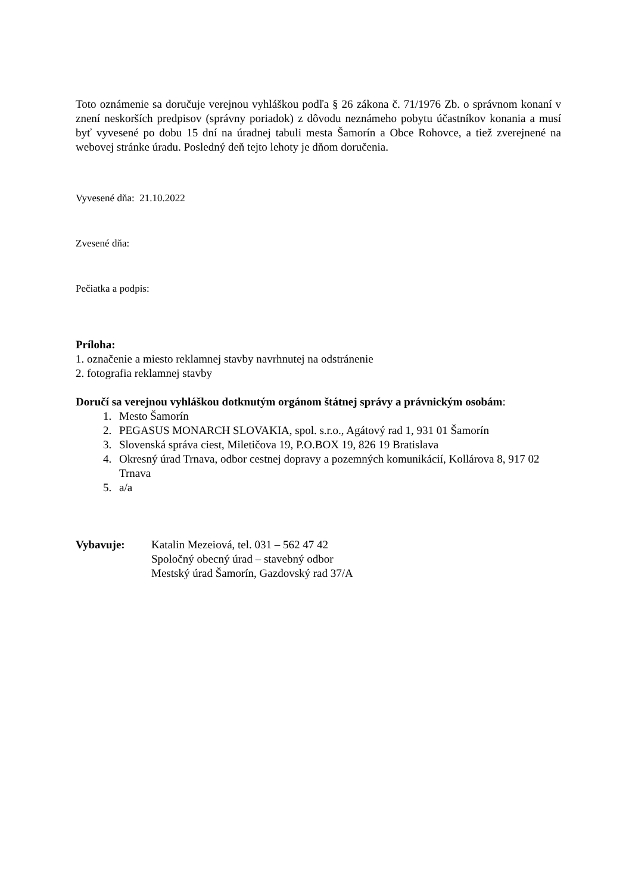Toto oznámenie sa doručuje verejnou vyhláškou podľa § 26 zákona č. 71/1976 Zb. o správnom konaní v znení neskorších predpisov (správny poriadok) z dôvodu neznámeho pobytu účastníkov konania a musí byť vyvesené po dobu 15 dní na úradnej tabuli mesta Šamorín a Obce Rohovce, a tiež zverejnené na webovej stránke úradu. Posledný deň tejto lehoty je dňom doručenia.
Vyvesené dňa: 21.10.2022
Zvesené dňa:
Pečiatka a podpis:
Príloha:
1. označenie a miesto reklamnej stavby navrhnutej na odstránenie
2. fotografia reklamnej stavby
Doručí sa verejnou vyhláškou dotknutým orgánom štátnej správy a právnickým osobám:
1. Mesto Šamorín
2. PEGASUS MONARCH SLOVAKIA, spol. s.r.o., Agátový rad 1, 931 01 Šamorín
3. Slovenská správa ciest, Miletičova 19, P.O.BOX 19, 826 19 Bratislava
4. Okresný úrad Trnava, odbor cestnej dopravy a pozemných komunikácií, Kollárova 8, 917 02 Trnava
5. a/a
Vybavuje: Katalin Mezeiová, tel. 031 – 562 47 42
Spoločný obecný úrad – stavebný odbor
Mestský úrad Šamorín, Gazdovský rad 37/A